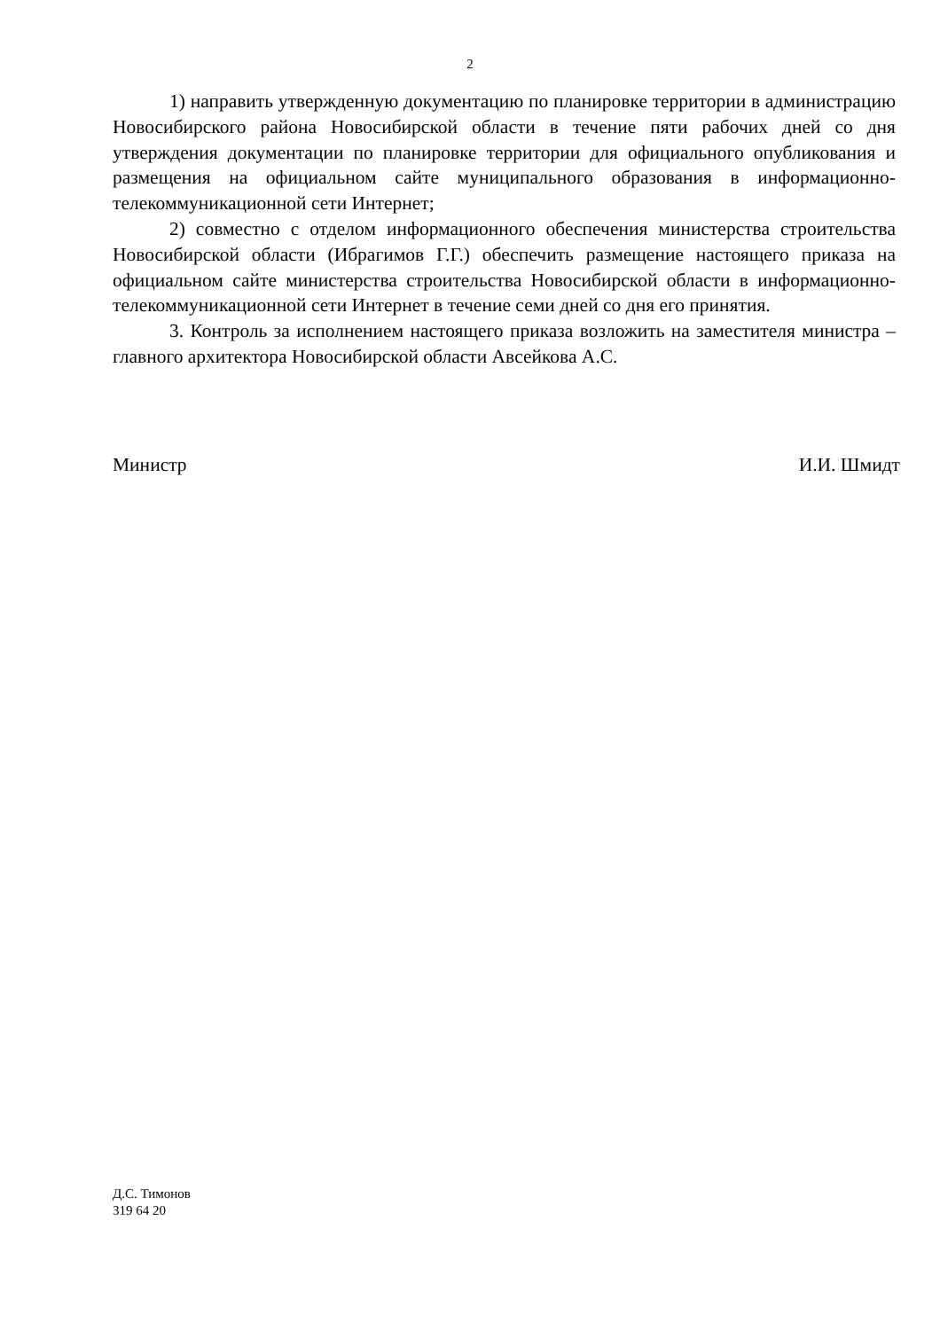2
1) направить утвержденную документацию по планировке территории в администрацию Новосибирского района Новосибирской области в течение пяти рабочих дней со дня утверждения документации по планировке территории для официального опубликования и размещения на официальном сайте муниципального образования в информационно-телекоммуникационной сети Интернет;
2) совместно с отделом информационного обеспечения министерства строительства Новосибирской области (Ибрагимов Г.Г.) обеспечить размещение настоящего приказа на официальном сайте министерства строительства Новосибирской области в информационно-телекоммуникационной сети Интернет в течение семи дней со дня его принятия.
3. Контроль за исполнением настоящего приказа возложить на заместителя министра – главного архитектора Новосибирской области Авсейкова А.С.
Министр И.И. Шмидт
Д.С. Тимонов
319 64 20